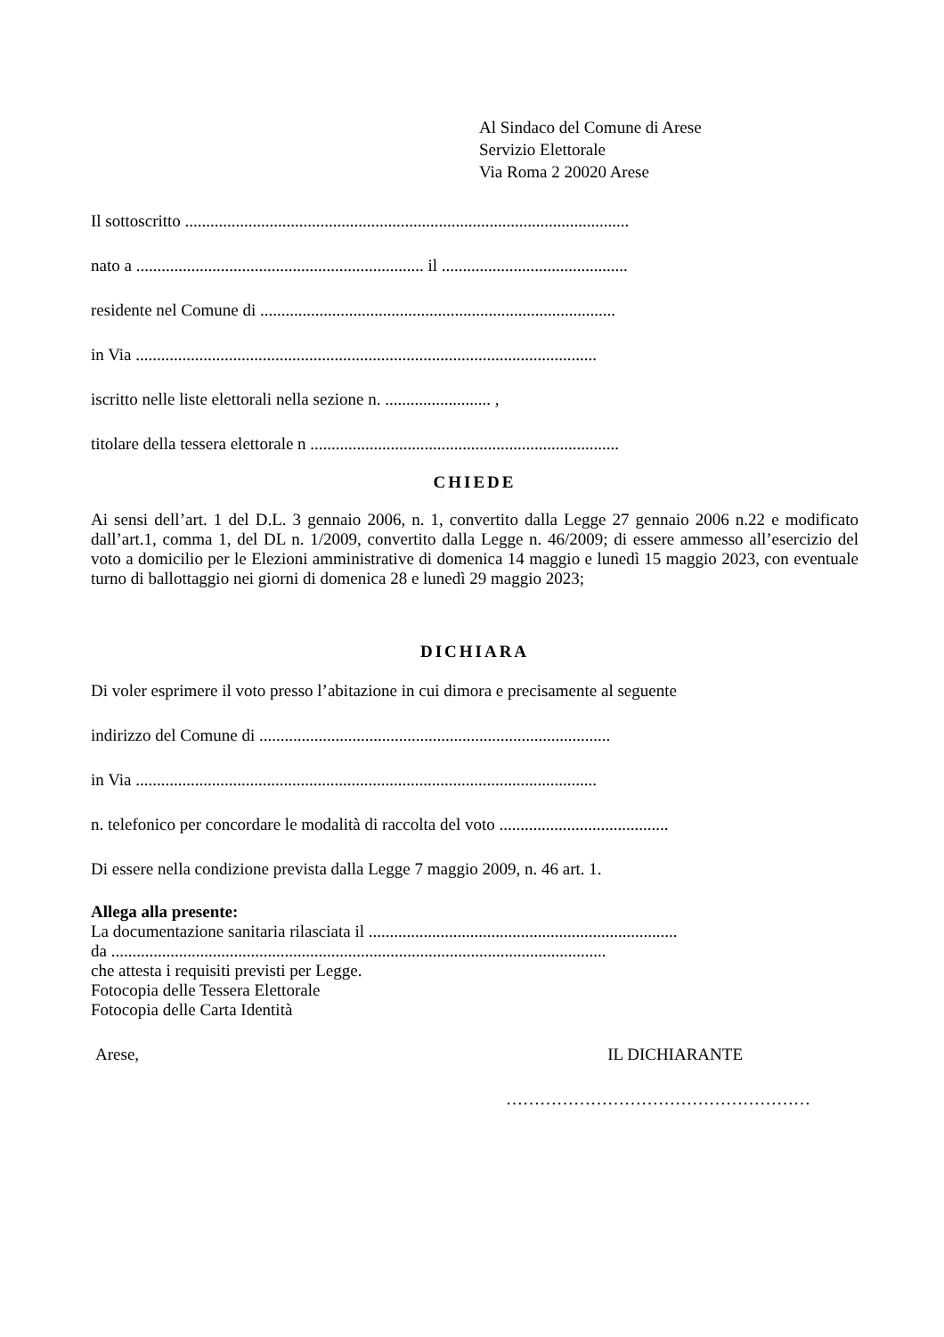Al Sindaco del Comune di Arese
Servizio Elettorale
Via Roma 2 20020 Arese
Il sottoscritto .........................................................................................................
nato a .................................................................... il ............................................
residente nel Comune di ....................................................................................
in Via .............................................................................................................
iscritto nelle liste elettorali nella sezione n. ......................... ,
titolare della tessera elettorale n .........................................................................
CHIEDE
Ai sensi dell’art. 1 del D.L. 3 gennaio 2006, n. 1, convertito dalla Legge 27 gennaio 2006 n.22 e modificato dall’art.1, comma 1, del DL n. 1/2009, convertito dalla Legge n. 46/2009; di essere ammesso all’esercizio del voto a domicilio per le Elezioni amministrative di domenica 14 maggio e lunedì 15 maggio 2023, con eventuale turno di ballottaggio nei giorni di domenica 28 e lunedì 29 maggio 2023;
DICHIARA
Di voler esprimere il voto presso l’abitazione in cui dimora e precisamente al seguente
indirizzo del Comune di ...................................................................................
in Via .............................................................................................................
n. telefonico per concordare le modalità di raccolta del voto ........................................
Di essere nella condizione prevista dalla Legge 7 maggio 2009, n. 46 art. 1.
Allega alla presente:
La documentazione sanitaria rilasciata il .........................................................................
da .....................................................................................................................
che attesta i requisiti previsti per Legge.
Fotocopia delle Tessera Elettorale
Fotocopia delle Carta Identità
Arese, IL DICHIARANTE
………………………………………………